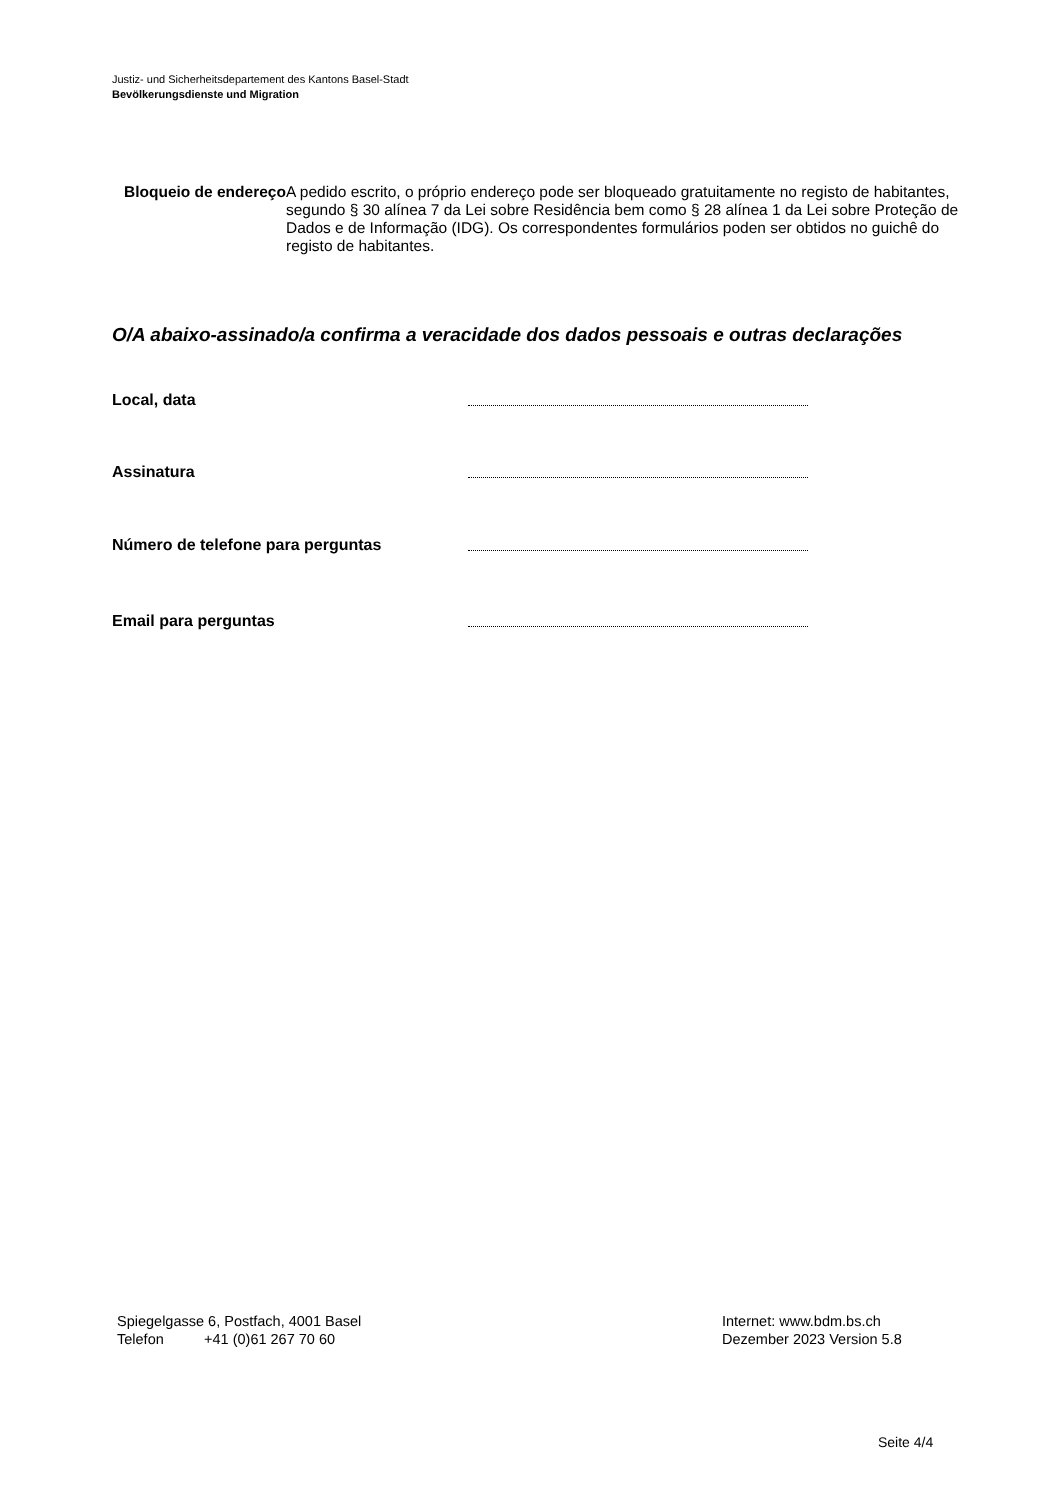Justiz- und Sicherheitsdepartement des Kantons Basel-Stadt
Bevölkerungsdienste und Migration
Bloqueio de endereço
A pedido escrito, o próprio endereço pode ser bloqueado gratuitamente no registo de habitantes, segundo § 30 alínea 7 da Lei sobre Residência bem como § 28 alínea 1 da Lei sobre Proteção de Dados e de Informação (IDG). Os correspondentes formulários poden ser obtidos no guichê do registo de habitantes.
O/A abaixo-assinado/a confirma a veracidade dos dados pessoais e outras declarações
Local, data
Assinatura
Número de telefone para perguntas
Email para perguntas
Spiegelgasse 6, Postfach, 4001 Basel
Telefon +41 (0)61 267 70 60
Internet: www.bdm.bs.ch
Dezember 2023 Version 5.8
Seite 4/4